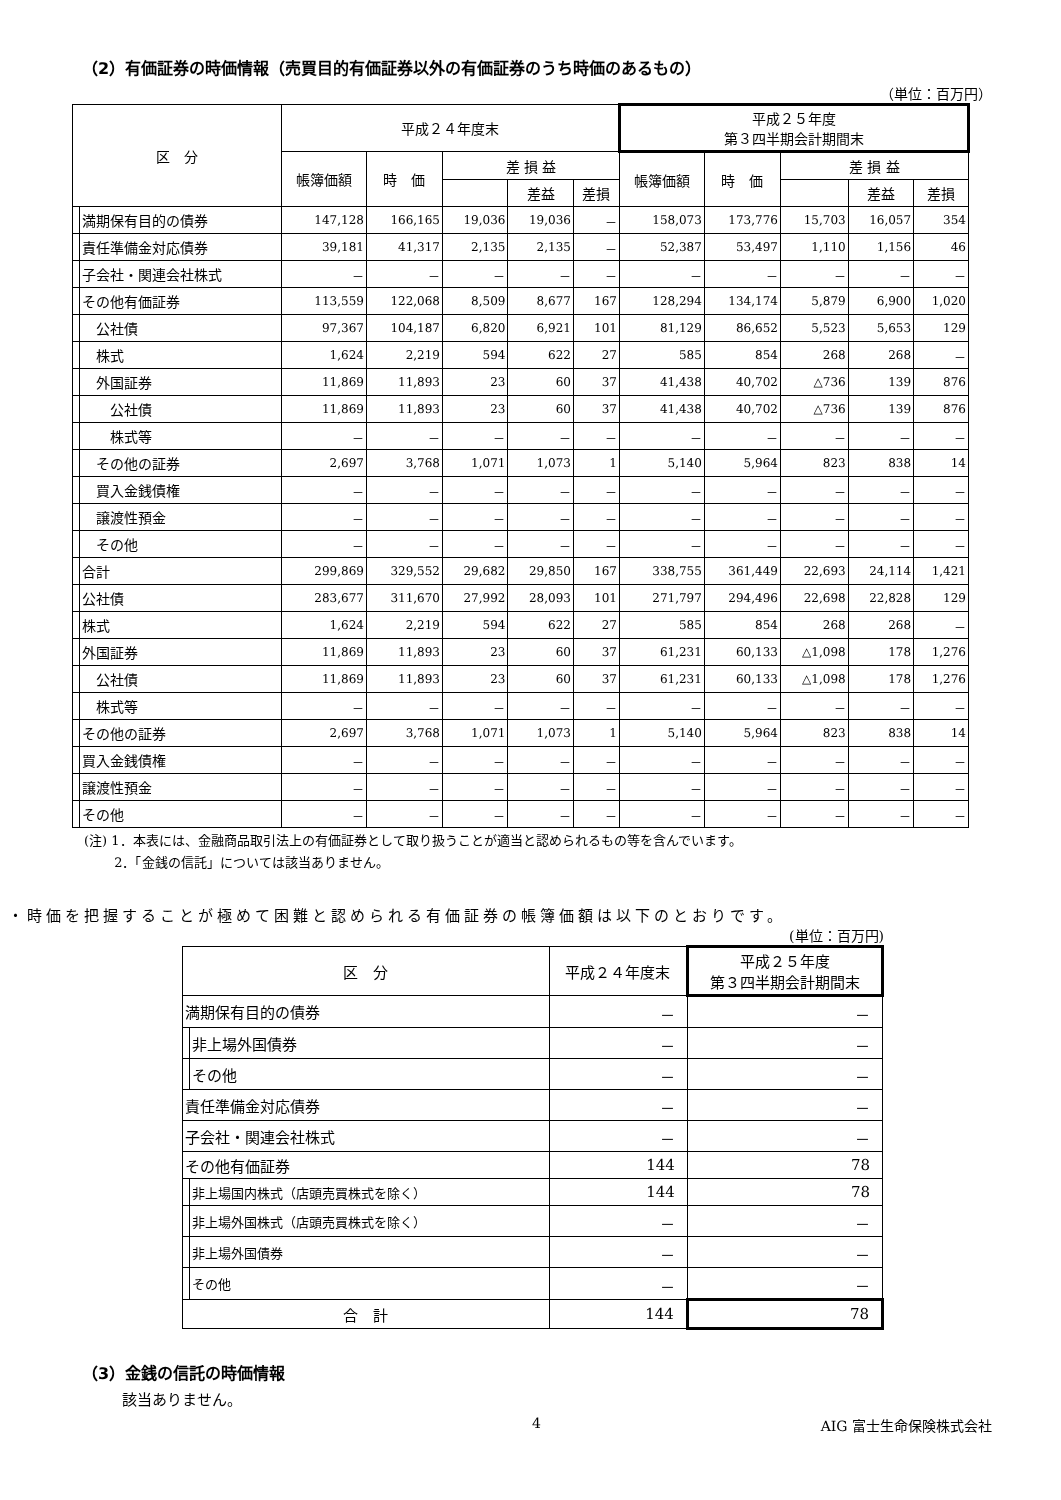（2）有価証券の時価情報（売買目的有価証券以外の有価証券のうち時価のあるもの）
（単位：百万円）
| 区 分 | | 平成２４年度末 | | | | | 平成２５年度 第３四半期会計期間末 | | | | |
| --- | --- | --- | --- | --- | --- | --- | --- | --- | --- | --- | --- |
| | | 帳簿価額 | 時 価 | 差 損 益 | | | 帳簿価額 | 時 価 | 差 損 益 | | |
| | | | | | 差益 | 差損 | | | | 差益 | 差損 |
| | 満期保有目的の債券 | 147,128 | 166,165 | 19,036 | 19,036 | － | 158,073 | 173,776 | 15,703 | 16,057 | 354 |
| | 責任準備金対応債券 | 39,181 | 41,317 | 2,135 | 2,135 | － | 52,387 | 53,497 | 1,110 | 1,156 | 46 |
| | 子会社・関連会社株式 | － | － | － | － | － | － | － | － | － | － |
| | その他有価証券 | 113,559 | 122,068 | 8,509 | 8,677 | 167 | 128,294 | 134,174 | 5,879 | 6,900 | 1,020 |
| | 公社債 | 97,367 | 104,187 | 6,820 | 6,921 | 101 | 81,129 | 86,652 | 5,523 | 5,653 | 129 |
| | 株式 | 1,624 | 2,219 | 594 | 622 | 27 | 585 | 854 | 268 | 268 | － |
| | 外国証券 | 11,869 | 11,893 | 23 | 60 | 37 | 41,438 | 40,702 | △736 | 139 | 876 |
| | 公社債 | 11,869 | 11,893 | 23 | 60 | 37 | 41,438 | 40,702 | △736 | 139 | 876 |
| | 株式等 | － | － | － | － | － | － | － | － | － | － |
| | その他の証券 | 2,697 | 3,768 | 1,071 | 1,073 | 1 | 5,140 | 5,964 | 823 | 838 | 14 |
| | 買入金銭債権 | － | － | － | － | － | － | － | － | － | － |
| | 譲渡性預金 | － | － | － | － | － | － | － | － | － | － |
| | その他 | － | － | － | － | － | － | － | － | － | － |
| | 合計 | 299,869 | 329,552 | 29,682 | 29,850 | 167 | 338,755 | 361,449 | 22,693 | 24,114 | 1,421 |
| | 公社債 | 283,677 | 311,670 | 27,992 | 28,093 | 101 | 271,797 | 294,496 | 22,698 | 22,828 | 129 |
| | 株式 | 1,624 | 2,219 | 594 | 622 | 27 | 585 | 854 | 268 | 268 | － |
| | 外国証券 | 11,869 | 11,893 | 23 | 60 | 37 | 61,231 | 60,133 | △1,098 | 178 | 1,276 |
| | 公社債 | 11,869 | 11,893 | 23 | 60 | 37 | 61,231 | 60,133 | △1,098 | 178 | 1,276 |
| | 株式等 | － | － | － | － | － | － | － | － | － | － |
| | その他の証券 | 2,697 | 3,768 | 1,071 | 1,073 | 1 | 5,140 | 5,964 | 823 | 838 | 14 |
| | 買入金銭債権 | － | － | － | － | － | － | － | － | － | － |
| | 譲渡性預金 | － | － | － | － | － | － | － | － | － | － |
| | その他 | － | － | － | － | － | － | － | － | － | － |
(注) 1．本表には、金融商品取引法上の有価証券として取り扱うことが適当と認められるもの等を含んでいます。
　　 2．「金銭の信託」については該当ありません。
・時価を把握することが極めて困難と認められる有価証券の帳簿価額は以下のとおりです。
(単位：百万円)
| 区 分 | | 平成２４年度末 | 平成２５年度 第３四半期会計期間末 |
| --- | --- | --- | --- |
| 満期保有目的の債券 | | － | － |
| | 非上場外国債券 | － | － |
| | その他 | － | － |
| 責任準備金対応債券 | | － | － |
| 子会社・関連会社株式 | | － | － |
| その他有価証券 | | 144 | 78 |
| | 非上場国内株式（店頭売買株式を除く） | 144 | 78 |
| | 非上場外国株式（店頭売買株式を除く） | － | － |
| | 非上場外国債券 | － | － |
| | その他 | － | － |
| 合 計 | | 144 | 78 |
（3）金銭の信託の時価情報
該当ありません。
4 AIG 富士生命保険株式会社